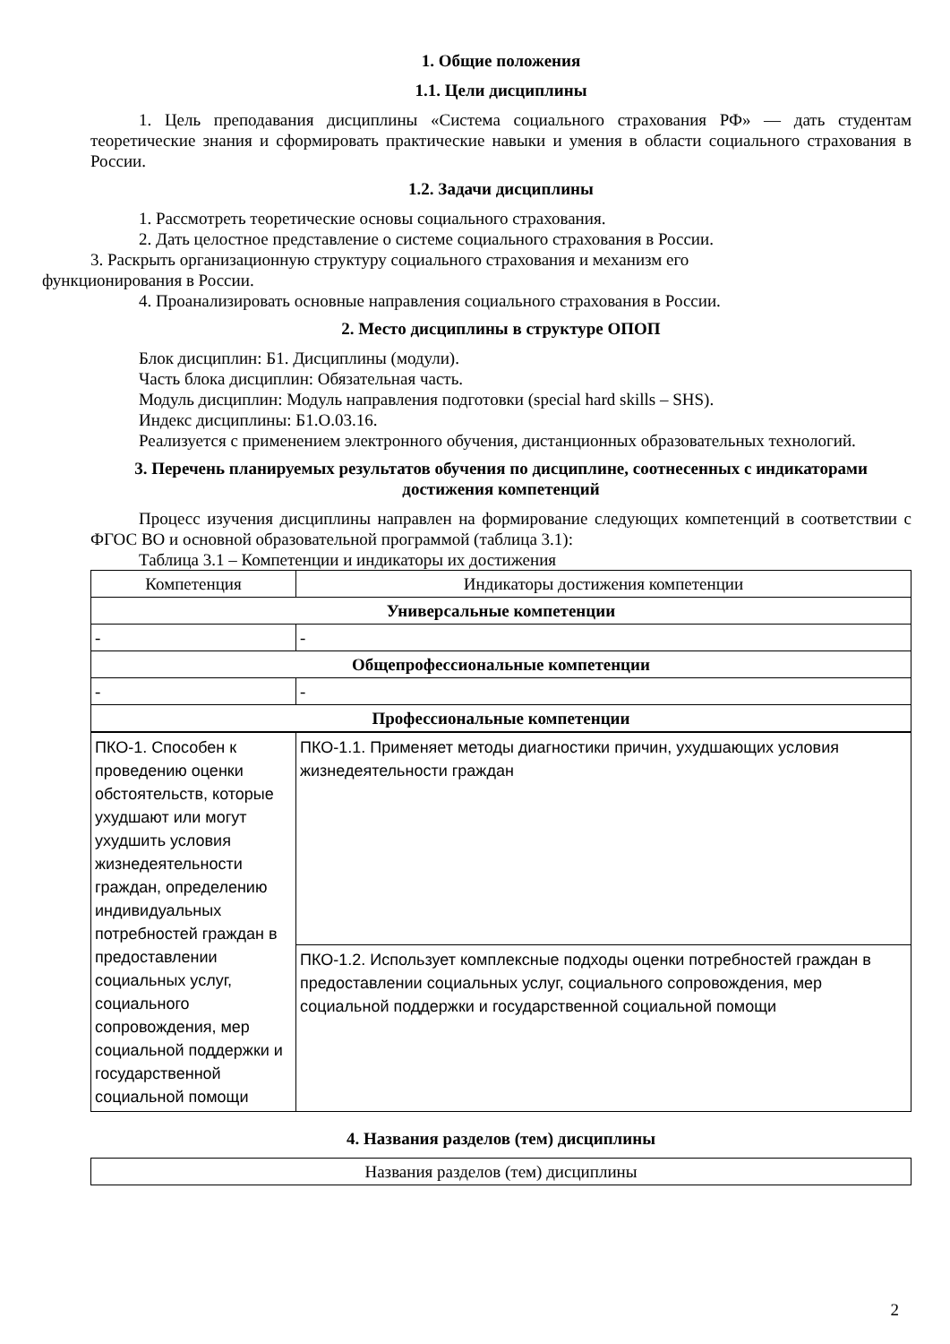1. Общие положения
1.1. Цели дисциплины
1. Цель преподавания дисциплины «Система социального страхования РФ» — дать студентам теоретические знания и сформировать практические навыки и умения в области социального страхования в России.
1.2. Задачи дисциплины
1. Рассмотреть теоретические основы социального страхования.
2. Дать целостное представление о системе социального страхования в России.
3. Раскрыть организационную структуру социального страхования и механизм его
функционирования в России.
4. Проанализировать основные направления социального страхования в России.
2. Место дисциплины в структуре ОПОП
Блок дисциплин: Б1. Дисциплины (модули).
Часть блока дисциплин: Обязательная часть.
Модуль дисциплин: Модуль направления подготовки (special hard skills – SHS).
Индекс дисциплины: Б1.О.03.16.
Реализуется с применением электронного обучения, дистанционных образовательных технологий.
3. Перечень планируемых результатов обучения по дисциплине, соотнесенных с индикаторами достижения компетенций
Процесс изучения дисциплины направлен на формирование следующих компетенций в соответствии с ФГОС ВО и основной образовательной программой (таблица 3.1):
Таблица 3.1 – Компетенции и индикаторы их достижения
| Компетенция | Индикаторы достижения компетенции |
| --- | --- |
| Универсальные компетенции | |
| - | - |
| Общепрофессиональные компетенции | |
| - | - |
| Профессиональные компетенции | |
| ПКО-1. Способен к проведению оценки обстоятельств, которые ухудшают или могут ухудшить условия жизнедеятельности граждан, определению индивидуальных потребностей граждан в предоставлении социальных услуг, социального сопровождения, мер социальной поддержки и государственной социальной помощи | ПКО-1.1. Применяет методы диагностики причин, ухудшающих условия жизнедеятельности граждан |
| | ПКО-1.2. Использует комплексные подходы оценки потребностей граждан в предоставлении социальных услуг, социального сопровождения, мер социальной поддержки и государственной социальной помощи |
4. Названия разделов (тем) дисциплины
| Названия разделов (тем) дисциплины |
2